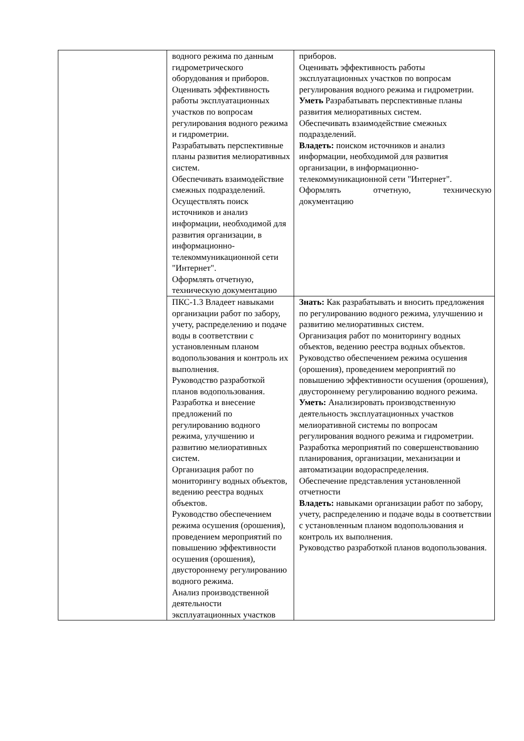| | водного режима по данным гидрометрического оборудования и приборов. Оценивать эффективность работы эксплуатационных участков по вопросам регулирования водного режима и гидрометрии. Разрабатывать перспективные планы развития мелиоративных систем. Обеспечивать взаимодействие смежных подразделений. Осуществлять поиск источников и анализ информации, необходимой для развития организации, в информационно-телекоммуникационной сети "Интернет". Оформлять отчетную, техническую документацию | приборов. Оценивать эффективность работы эксплуатационных участков по вопросам регулирования водного режима и гидрометрии. Уметь Разрабатывать перспективные планы развития мелиоративных систем. Обеспечивать взаимодействие смежных подразделений. Владеть: поиском источников и анализ информации, необходимой для развития организации, в информационно-телекоммуникационной сети "Интернет". Оформлять отчетную, техническую документацию |
| | ПКС-1.3 Владеет навыками организации работ по забору, учету, распределению и подаче воды в соответствии с установленным планом водопользования и контроль их выполнения. Руководство разработкой планов водопользования. Разработка и внесение предложений по регулированию водного режима, улучшению и развитию мелиоративных систем. Организация работ по мониторингу водных объектов, ведению реестра водных объектов. Руководство обеспечением режима осушения (орошения), проведением мероприятий по повышению эффективности осушения (орошения), двустороннему регулированию водного режима. Анализ производственной деятельности эксплуатационных участков | Знать: Как разрабатывать и вносить предложения по регулированию водного режима, улучшению и развитию мелиоративных систем. Организация работ по мониторингу водных объектов, ведению реестра водных объектов. Руководство обеспечением режима осушения (орошения), проведением мероприятий по повышению эффективности осушения (орошения), двустороннему регулированию водного режима. Уметь: Анализировать производственную деятельность эксплуатационных участков мелиоративной системы по вопросам регулирования водного режима и гидрометрии. Разработка мероприятий по совершенствованию планирования, организации, механизации и автоматизации водораспределения. Обеспечение представления установленной отчетности Владеть: навыками организации работ по забору, учету, распределению и подаче воды в соответствии с установленным планом водопользования и контроль их выполнения. Руководство разработкой планов водопользования. |